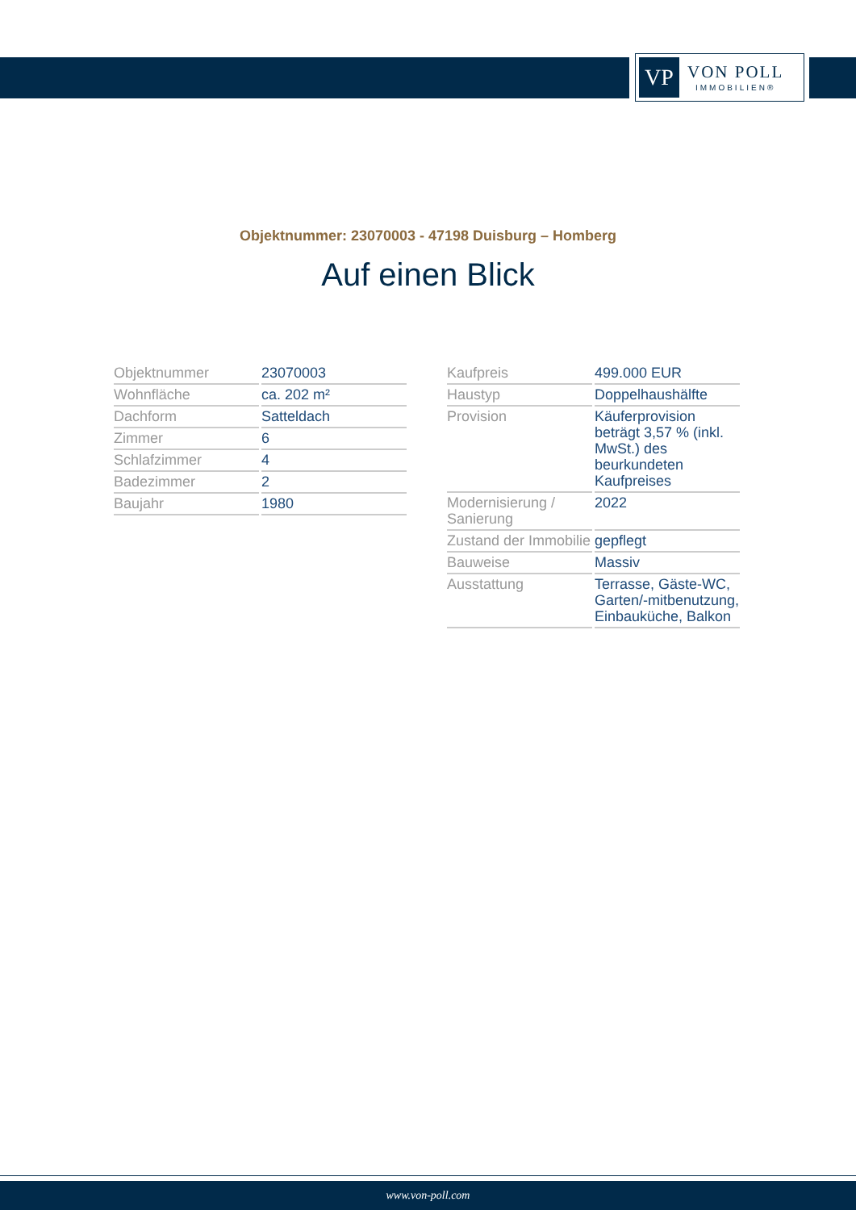VP
VON POLL
IMMOBILIEN®
Objektnummer: 23070003 - 47198 Duisburg – Homberg
Auf einen Blick
| Objektnummer | 23070003 |
| Wohnfläche | ca. 202 m² |
| Dachform | Satteldach |
| Zimmer | 6 |
| Schlafzimmer | 4 |
| Badezimmer | 2 |
| Baujahr | 1980 |
| Kaufpreis | 499.000 EUR |
| Haustyp | Doppelhaushälfte |
| Provision | Käuferprovision beträgt 3,57 % (inkl. MwSt.) des beurkundeten Kaufpreises |
| Modernisierung / Sanierung | 2022 |
| Zustand der Immobilie | gepflegt |
| Bauweise | Massiv |
| Ausstattung | Terrasse, Gäste-WC, Garten/-mitbenutzung, Einbauküche, Balkon |
www.von-poll.com